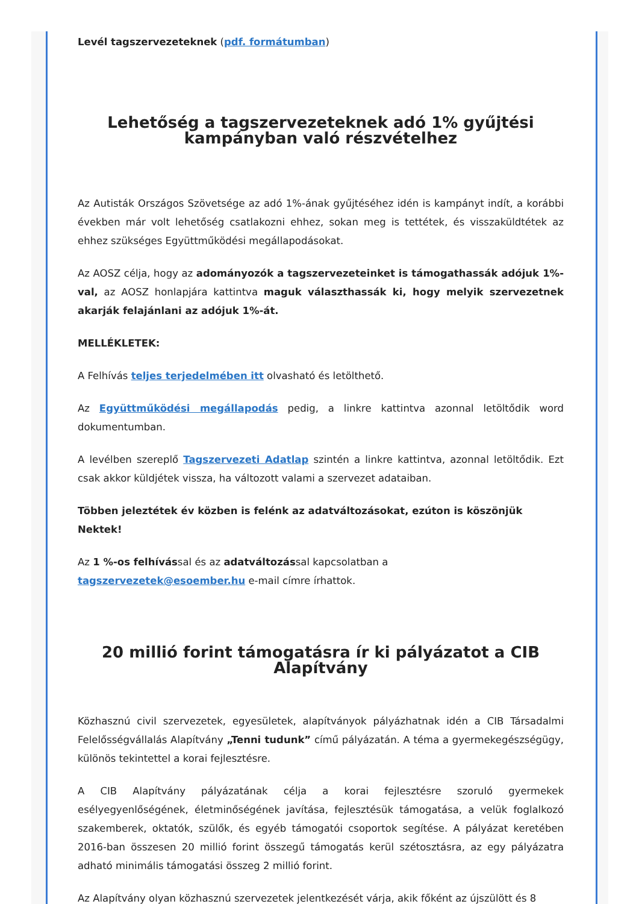Levél tagszervezeteknek (pdf. formátumban)
Lehetőség a tagszervezeteknek adó 1% gyűjtési kampányban való részvételhez
Az Autisták Országos Szövetsége az adó 1%-ának gyűjtéséhez idén is kampányt indít, a korábbi években már volt lehetőség csatlakozni ehhez, sokan meg is tettétek, és visszaküldtétek az ehhez szükséges Együttműködési megállapodásokat.
Az AOSZ célja, hogy az adományozók a tagszervezeteinket is támogathassák adójuk 1%-val, az AOSZ honlapjára kattintva maguk választhassák ki, hogy melyik szervezetnek akarják felajánlani az adójuk 1%-át.
MELLÉKLETEK:
A Felhívás teljes terjedelmében itt olvasható és letölthető.
Az Együttműködési megállapodás pedig, a linkre kattintva azonnal letöltődik word dokumentumban.
A levélben szereplő Tagszervezeti Adatlap szintén a linkre kattintva, azonnal letöltődik. Ezt csak akkor küldjétek vissza, ha változott valami a szervezet adataiban.
Többen jeleztétek év közben is felénk az adatváltozásokat, ezúton is köszönjük Nektek!
Az 1 %-os felhívással és az adatváltozással kapcsolatban a
tagszervezetek@esoember.hu e-mail címre írhattok.
20 millió forint támogatásra ír ki pályázatot a CIB Alapítvány
Közhasznú civil szervezetek, egyesületek, alapítványok pályázhatnak idén a CIB Társadalmi Felelősségvállalás Alapítvány „Tenni tudunk” című pályázatán. A téma a gyermekegészségügy, különös tekintettel a korai fejlesztésre.
A CIB Alapítvány pályázatának célja a korai fejlesztésre szoruló gyermekek esélyegyenlőségének, életminőségének javítása, fejlesztésük támogatása, a velük foglalkozó szakemberek, oktatók, szülők, és egyéb támogatói csoportok segítése. A pályázat keretében 2016-ban összesen 20 millió forint összegű támogatás kerül szétosztásra, az egy pályázatra adható minimális támogatási összeg 2 millió forint.
Az Alapítvány olyan közhasznú szervezetek jelentkezését várja, akik főként az újszülött és 8